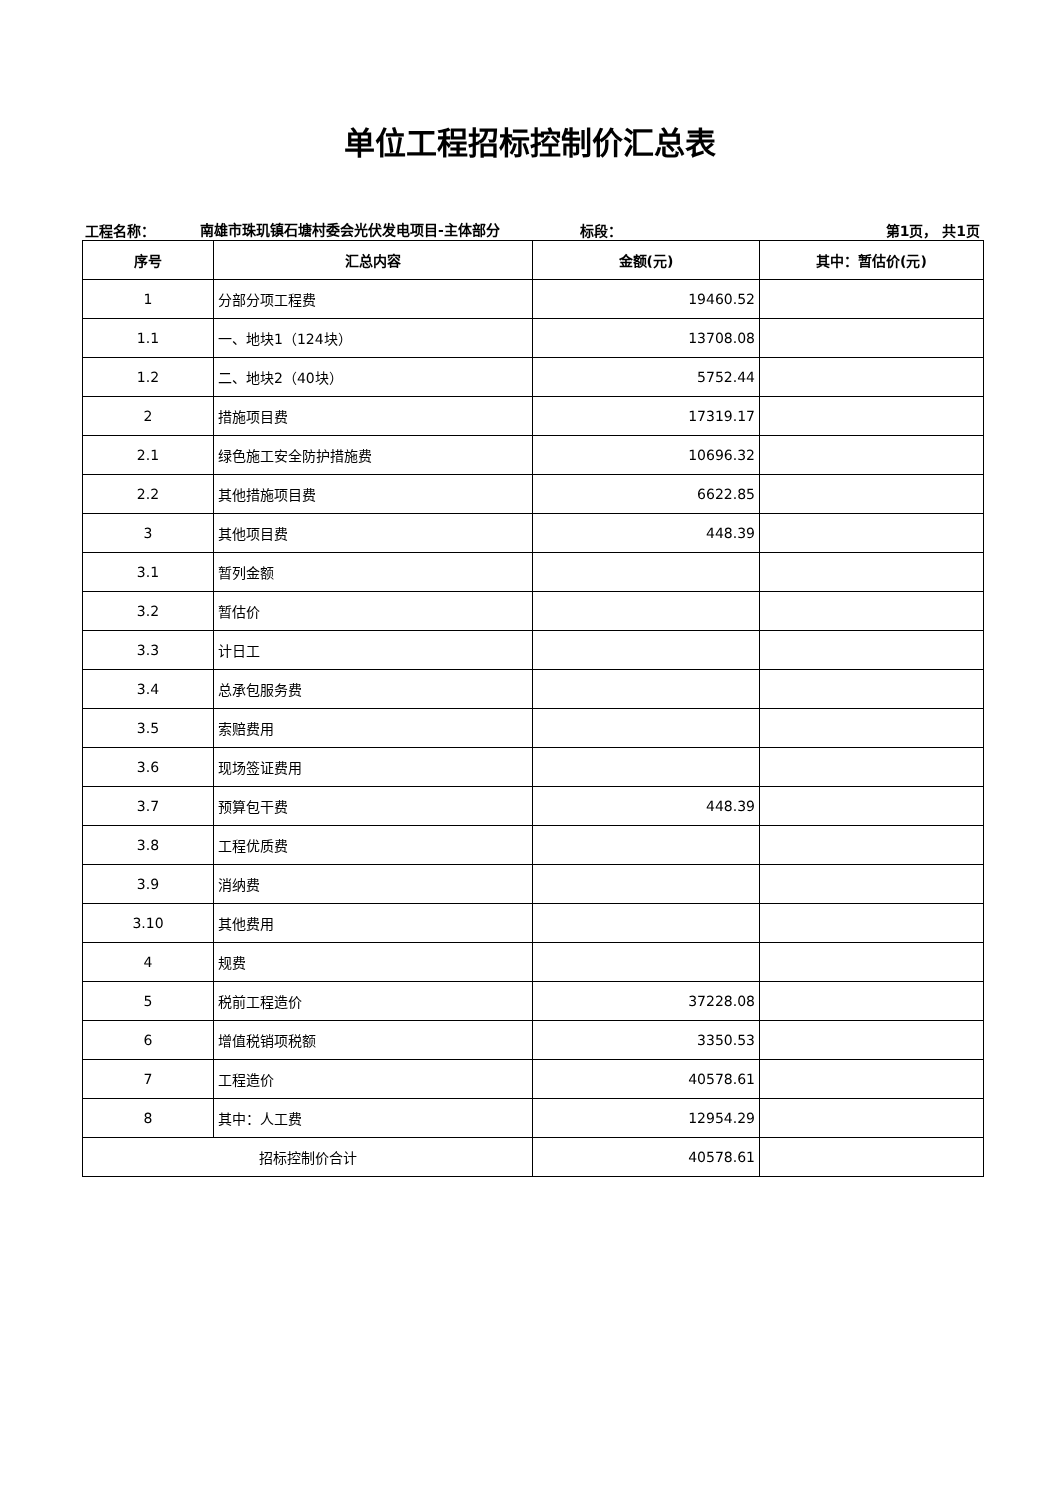单位工程招标控制价汇总表
工程名称：
南雄市珠玑镇石塘村委会光伏发电项目-主体部分
标段：
第1页， 共1页
| 序号 | 汇总内容 | 金额(元) | 其中：暂估价(元) |
| --- | --- | --- | --- |
| 1 | 分部分项工程费 | 19460.52 | |
| 1.1 | 一、地块1（124块） | 13708.08 | |
| 1.2 | 二、地块2（40块） | 5752.44 | |
| 2 | 措施项目费 | 17319.17 | |
| 2.1 | 绿色施工安全防护措施费 | 10696.32 | |
| 2.2 | 其他措施项目费 | 6622.85 | |
| 3 | 其他项目费 | 448.39 | |
| 3.1 | 暂列金额 | | |
| 3.2 | 暂估价 | | |
| 3.3 | 计日工 | | |
| 3.4 | 总承包服务费 | | |
| 3.5 | 索赔费用 | | |
| 3.6 | 现场签证费用 | | |
| 3.7 | 预算包干费 | 448.39 | |
| 3.8 | 工程优质费 | | |
| 3.9 | 消纳费 | | |
| 3.10 | 其他费用 | | |
| 4 | 规费 | | |
| 5 | 税前工程造价 | 37228.08 | |
| 6 | 增值税销项税额 | 3350.53 | |
| 7 | 工程造价 | 40578.61 | |
| 8 | 其中：人工费 | 12954.29 | |
| 招标控制价合计 | | 40578.61 | |